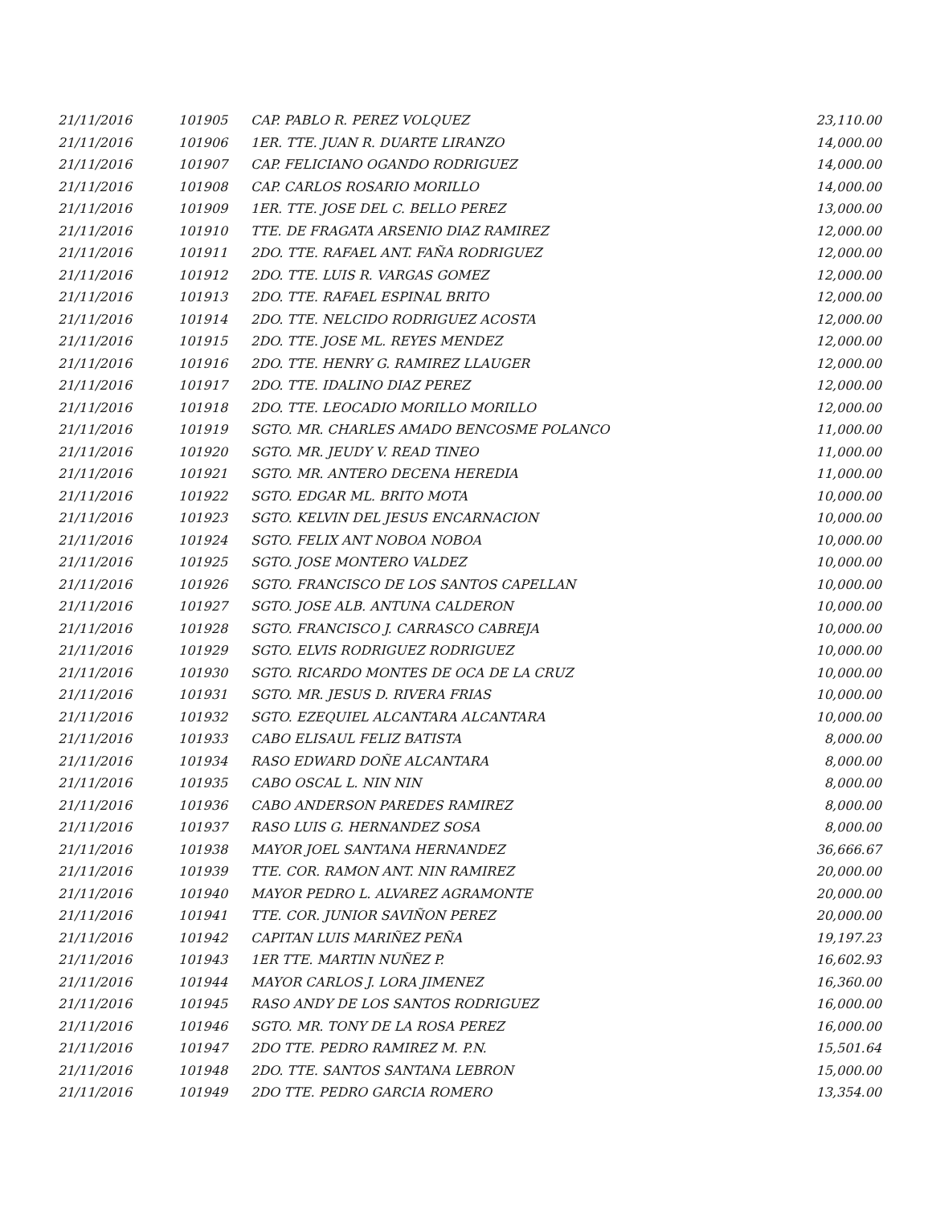| 21/11/2016 | 101905 | CAP. PABLO R. PEREZ VOLQUEZ | 23,110.00 |
| 21/11/2016 | 101906 | 1ER. TTE. JUAN R. DUARTE LIRANZO | 14,000.00 |
| 21/11/2016 | 101907 | CAP. FELICIANO OGANDO RODRIGUEZ | 14,000.00 |
| 21/11/2016 | 101908 | CAP. CARLOS ROSARIO MORILLO | 14,000.00 |
| 21/11/2016 | 101909 | 1ER. TTE. JOSE DEL C. BELLO PEREZ | 13,000.00 |
| 21/11/2016 | 101910 | TTE. DE FRAGATA ARSENIO DIAZ RAMIREZ | 12,000.00 |
| 21/11/2016 | 101911 | 2DO. TTE. RAFAEL ANT. FAÑA RODRIGUEZ | 12,000.00 |
| 21/11/2016 | 101912 | 2DO. TTE. LUIS R. VARGAS GOMEZ | 12,000.00 |
| 21/11/2016 | 101913 | 2DO. TTE. RAFAEL ESPINAL BRITO | 12,000.00 |
| 21/11/2016 | 101914 | 2DO. TTE. NELCIDO RODRIGUEZ ACOSTA | 12,000.00 |
| 21/11/2016 | 101915 | 2DO. TTE. JOSE ML. REYES MENDEZ | 12,000.00 |
| 21/11/2016 | 101916 | 2DO. TTE. HENRY G. RAMIREZ LLAUGER | 12,000.00 |
| 21/11/2016 | 101917 | 2DO. TTE. IDALINO DIAZ PEREZ | 12,000.00 |
| 21/11/2016 | 101918 | 2DO. TTE. LEOCADIO MORILLO MORILLO | 12,000.00 |
| 21/11/2016 | 101919 | SGTO. MR. CHARLES AMADO BENCOSME POLANCO | 11,000.00 |
| 21/11/2016 | 101920 | SGTO. MR. JEUDY V. READ TINEO | 11,000.00 |
| 21/11/2016 | 101921 | SGTO. MR. ANTERO DECENA HEREDIA | 11,000.00 |
| 21/11/2016 | 101922 | SGTO. EDGAR ML. BRITO MOTA | 10,000.00 |
| 21/11/2016 | 101923 | SGTO. KELVIN DEL JESUS ENCARNACION | 10,000.00 |
| 21/11/2016 | 101924 | SGTO. FELIX ANT NOBOA NOBOA | 10,000.00 |
| 21/11/2016 | 101925 | SGTO. JOSE MONTERO VALDEZ | 10,000.00 |
| 21/11/2016 | 101926 | SGTO. FRANCISCO DE LOS SANTOS CAPELLAN | 10,000.00 |
| 21/11/2016 | 101927 | SGTO. JOSE ALB. ANTUNA CALDERON | 10,000.00 |
| 21/11/2016 | 101928 | SGTO. FRANCISCO J. CARRASCO CABREJA | 10,000.00 |
| 21/11/2016 | 101929 | SGTO. ELVIS RODRIGUEZ RODRIGUEZ | 10,000.00 |
| 21/11/2016 | 101930 | SGTO. RICARDO MONTES DE OCA DE LA CRUZ | 10,000.00 |
| 21/11/2016 | 101931 | SGTO. MR. JESUS D. RIVERA FRIAS | 10,000.00 |
| 21/11/2016 | 101932 | SGTO. EZEQUIEL ALCANTARA ALCANTARA | 10,000.00 |
| 21/11/2016 | 101933 | CABO ELISAUL FELIZ BATISTA | 8,000.00 |
| 21/11/2016 | 101934 | RASO EDWARD DOÑE ALCANTARA | 8,000.00 |
| 21/11/2016 | 101935 | CABO OSCAL L. NIN NIN | 8,000.00 |
| 21/11/2016 | 101936 | CABO ANDERSON PAREDES RAMIREZ | 8,000.00 |
| 21/11/2016 | 101937 | RASO LUIS G. HERNANDEZ SOSA | 8,000.00 |
| 21/11/2016 | 101938 | MAYOR JOEL SANTANA HERNANDEZ | 36,666.67 |
| 21/11/2016 | 101939 | TTE. COR. RAMON ANT. NIN RAMIREZ | 20,000.00 |
| 21/11/2016 | 101940 | MAYOR PEDRO L. ALVAREZ AGRAMONTE | 20,000.00 |
| 21/11/2016 | 101941 | TTE. COR. JUNIOR SAVIÑON PEREZ | 20,000.00 |
| 21/11/2016 | 101942 | CAPITAN LUIS MARIÑEZ PEÑA | 19,197.23 |
| 21/11/2016 | 101943 | 1ER TTE. MARTIN NUÑEZ P. | 16,602.93 |
| 21/11/2016 | 101944 | MAYOR CARLOS J. LORA JIMENEZ | 16,360.00 |
| 21/11/2016 | 101945 | RASO ANDY DE LOS SANTOS RODRIGUEZ | 16,000.00 |
| 21/11/2016 | 101946 | SGTO. MR. TONY DE LA ROSA PEREZ | 16,000.00 |
| 21/11/2016 | 101947 | 2DO TTE. PEDRO RAMIREZ M. P.N. | 15,501.64 |
| 21/11/2016 | 101948 | 2DO. TTE. SANTOS SANTANA LEBRON | 15,000.00 |
| 21/11/2016 | 101949 | 2DO TTE. PEDRO GARCIA ROMERO | 13,354.00 |